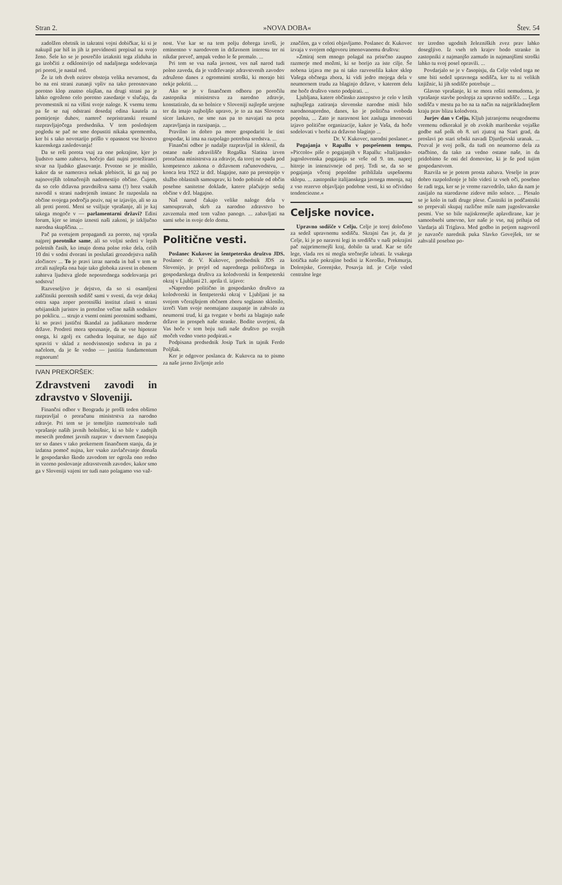Stran 2. »NOVA DOBA« Štev. 54
zadolžen obrtnik in takratni vojni dobičkar, ki si je nakupil par hiš in jih iz previdnosti prepisal na svojo ženo. Šele ko se je posrečilo iztakniti tega zliduha in ga izobčiti z odklonitvijo od nadaljnega sodelovanja pri poroti, je nastal red.
Že iz teh dveh ozirov obstoja velika nevarnost, da bo na eni strani zunanji vpliv na tako preosnovano porotno klop znatno olajšan, na drugi strani pa je lahko ogroženo celo porotno zasedanje v slučaju, da prvomestnik ni na višini svoje naloge. K vsemu temu pa še se naj odstrani dosedaj edina kautela za pomirjenje duhov, namreč nepristranski resumé razpravljajočega predsednika. V tem poslednjem pogledu se pač ne sme dopustiti nikaka sprememba, ker bi s tako novotarijo prišlo v opasnost vse bivstvo kazenskega zasledovanja!
Da se reši porota vsaj za one pokrajine, kjer jo ljudstvo samo zahteva, hočejo dati nujni protežiranci stvar na ljudsko glasovanje. Prvotno se je mislilo, kakor da se namerava nekak plebiscit, ki ga naj po najnovejših tolmačenjih nadomestijo občine. Čujem, da so celo državna pravdništva sama (!) brez vsakih navodil s strani nadrejenih instanc že razposlala na občine svojega področja poziv, naj se izjavijo, ali so za ali proti poroti. Meni se vsiljuje vprašanje, ali je kaj takega mogoče v — parlamentarni državi? Edini forum, kjer se imajo iznesti naši zakoni, je izključno narodna skupščina. ...
Pač pa svetujem propagandi za poroto, naj vpraša najprej porotnike same, ali so voljni sedeti v lepih poletnih časih, ko imajo doma polne roke dela, celih 10 dni v sodni dvorani in poslušati grozodejstva naših zločincev ... To je pravi izraz naroda in baš v tem se zrcali najlepša ona baje tako globoka zavest in obenem zahteva ljudstva glede neposrednega sodelovanja pri sodstvu!
Razveseljivo je dejstvo, da so si osamljeni zaščitniki porotnih sodišč sami v svesti, da veje dokaj ostra sapa zoper porotniški institut zlasti s strani srbijanskih juristov in pretežne večine naših sodnikov po poklicu. ... strujo z vsemi onimi porotnimi sodbami, ki so pravi justični škandal za judikaturo moderne države. Prodreti mora spoznanje, da se vse hipoteze onega, ki zgolj ex cathedra loquitur, ne dajo nič spraviti v sklad z neodvisnostjo sodstva in pa z načelom, da je še vedno — justitia fundamentum regnorum!
IVAN PREKORŠEK:
Zdravstveni zavodi in zdravstvo v Sloveniji.
Finančni odbor v Beogradu je prošli teden obširno razpravljal o proračunu ministrstva za narodno zdravje. Pri tem se je temeljito razmotrivalo tudi vprašanje naših javnih bolnišnic, ki so bile v zadnjih mesecih predmet javnih razprav v dnevnem časopisju ter so danes v tako prekernem finančnem stanju, da je izdatna pomoč nujna, ker vsako zavlačevanje donaša le gospodarsko škodo zavodom ter ogroža ono redno in vzorno poslovanje zdravstvenih zavodov, kakor smo ga v Sloveniji vajeni ter tudi nato polagamo vso važ-
nost. Vse kar se na tem polju dobrega izvrši, je eminentno v narodovem in državnem interesu ter ni nikdar preveč, ampak vedno le še premalo. ...
Pri tem se vsa naša javnost, ves naš narod tudi polno zaveda, da je vzdrževanje zdravstvenih zavodov združeno danes z ogromnimi stroški, ki morajo biti nekje pokriti. ...
Ako se je v finančnem odboru po poročilu zastopnika ministrstva za narodno zdravje, konstatiralo, da so bolnice v Sloveniji najlepše urejene ter da imajo najboljšo upravo, je to za nas Slovence sicer laskavo, ne sme nas pa to navajati na pota zapravljanja in razsipanja. ...
Pravilno in dobro pa more gospodariti le tisti gospodar, ki ima na razpolago potrebna sredstva. ...
Finančni odbor je nadalje razpravljal in sklenil, da ostane naše zdravilišče Rogaška Slatina izven proračuna ministrstva za zdravje, da torej ne spada pod kompetenco zakona o državnem računovodstvu, ... konca leta 1922 iz drž. blagajne, nato pa prestopijo v službo oblastnih samouprav, ki bodo pobirale od občin posebne sanitetne doklade, katere plačujejo sedaj občine v drž. blagajno.
Naš narod čakajo velike naloge dela v samoupravah, skrb za narodno zdravstvo bo zavzemala med tem važno panogo. ... zabavljati na sami sebe in svoje delo doma.
Politične vesti.
Poslanec Kukovec in šentpetersko društvo JDS. Poslanec dr. V. Kukovec, predsednik JDS za Slovenijo, je prejel od naprednega političnega in gospodarskega društva za kolodvorski in šentpeterski okraj v Ljubljani 21. aprila tl. izjavo:
»Napredno politično in gospodarsko društvo za kolodvorski in šentpeterski okraj v Ljubljani je na svojem včerajšnjem občnem zboru soglasno sklenilo, izreči Vam svoje neomajano zaupanje in zahvalo za neumorni trud, ki ga tvegate v borbi za blaginjo naše države in prospeh naše stranke. Bodite uverjeni, da Vas hoče v tem boju tudi naše društvo po svojih močeh vedno vneto podpirati.«
Podpisana predsednik Josip Turk in tajnik Ferdo Poljšak.
Ker je odgovor poslanca dr. Kukovca na to pismo za naše javno življenje zelo
značilen, ga v celoti objavljamo. Poslanec dr. Kukovec izvaja v svojem odgovoru imenovanemu društvu:
»Zmiraj sem mnogo polagal na prisrčno zaupno razmerje med možmi, ki se borijo za iste cilje. Še nobena izjava me pa ni tako razveselila kakor sklep Vašega občnega zbora, ki vidi jedro mojega dela v neumornem trudu za blaginjo države, v katerem delu me hoče društvo vneto podpirati. ...
Ljubljana, katere občinsko zastopstvo je celo v letih najhujšega zatiranja slovenske narodne misli bilo narodnonapredno, danes, ko je politična svoboda popolna, ... Zato je naravnost kot zasluga imenovati izjavo politične organizacije, kakor je Vaša, da hoče sodelovati v borbi za državno blaginjo ...
Dr. V. Kukovec, narodni poslanec.«
Pogajanja v Rapallu v pospešenem tempu. »Piccolo« piše o pogajanjih v Rapallu: »Italijansko-jugoslovenska pogajanja se vrše od 9. tm. naprej hitreje in intenzivneje od prej. Trdi se, da so se pogajanja včeraj popoldne približala uspešnemu sklepu. ... zastopnike italijanskega javnega mnenja, naj z vso rezervo objavljajo podobne vesti, ki so očividno tendenciozne.«
Celjske novice.
Upravno sodišče v Celju. Celje je torej določeno za sedež upravnemu sodišču. Skrajni čas je, da je Celje, ki je po naravni legi in središču v naši pokrajini pač najprimernejši kraj, dobilo ta urad. Kar se tiče lege, vlada res ni mogla srečnejše izbrati. Iz vsakega kotička naše pokrajine bodisi iz Koroške, Prekmurja, Dolenjske, Gorenjske, Posavja itd. je Celje vsled centralne lege
ter izredno ugodnih železniških zvez prav lahko dosegljivo. Iz vseh teh krajev bodo stranke in zastopniki z najmanjšo zamudo in najmanjšimi stroški lahko tu svoj posel opravili. ...
Povdarjalo se je v časopisju, da Celje vsled tega ne sme biti sedež upravnega sodišča, ker tu ni velikih knjižnic, ki jih sodišče potrebuje ...
Glavno vprašanje, ki se mora rešiti nemudoma, je vprašanje stavbe poslopja za upravno sodišče. ... Lega sodišča v mestu pa bo na ta način na najprikladnejšem kraju prav blizu kolodvora.
Jurjev dan v Celju. Kljub jutranjemu neugodnemu vremenu odkorakal je ob zvokih mariborske vojaške godbe naš polk ob 8. uri zjutraj na Stari grad, da proslavi po stari srbski navadi Djurdjevski uranak. ... Pozval je svoj polk, da tudi on neumorno dela za otačbino, da tako za vedno ostane naše, in da pridobimo še oni del domovine, ki je še pod tujim gospodarstvom.
Razvila se je potem prosta zabava. Veselje in prav dobro razpoloženje je bilo videti iz vseh oči, posebno še radi tega, ker se je vreme razvedrilo, tako da nam je zasijalo na starodavne zidove milo solnce. ... Plesalo se je kolo in tudi druge plese. Častniki in podčastniki so prepevali skupaj različne mile nam jugoslovanske pesmi. Vse so bile najiskrenejše aplavdirane, kar je samoobsebi umevno, ker naše je vse, naj prihaja od Vardarja ali Triglava. Med godbo in petjem nagovoril je navzoče narednik puka Slavko Govejšek, ter se zahvalil posebno po-